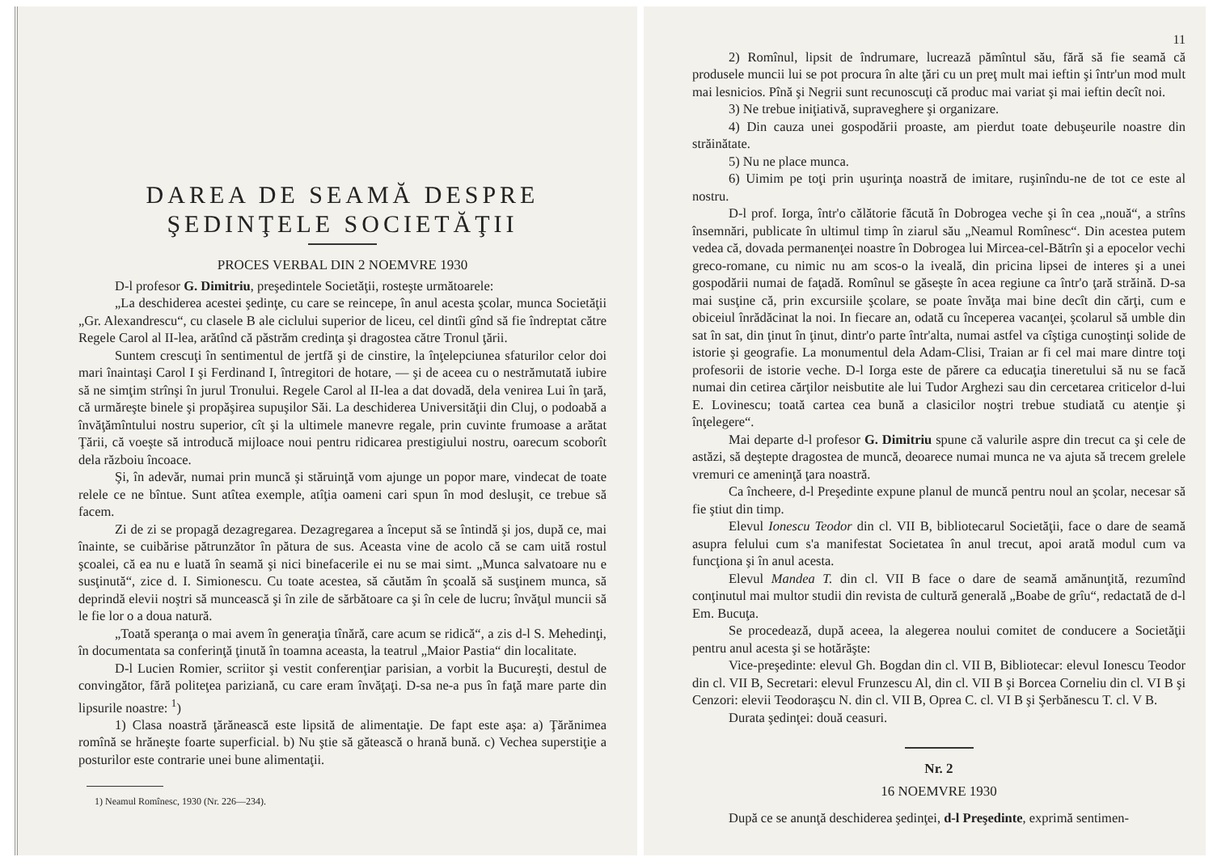DAREA DE SEAMĂ DESPRE
ŞEDINŢELE SOCIETĂŢII
PROCES VERBAL DIN 2 NOEMVRE 1930
D-l profesor G. Dimitriu, preşedintele Societăţii, rosteşte următoarele:
„La deschiderea acestei şedinţe, cu care se reincepe, în anul acesta şcolar, munca Societăţii „Gr. Alexandrescu“, cu clasele B ale ciclului superior de liceu, cel dintîi gînd să fie îndreptat către Regele Carol al II-lea, arătînd că păstrăm credinţa şi dragostea către Tronul ţării.
Suntem crescuţi în sentimentul de jertfă şi de cinstire, la înţelepciunea sfaturilor celor doi mari înaintaşi Carol I şi Ferdinand I, întregitori de hotare, — şi de aceea cu o nestrămutată iubire să ne simţim strînşi în jurul Tronului. Regele Carol al II-lea a dat dovadă, dela venirea Lui în ţară, că urmăreşte binele şi propăşirea supuşilor Săi. La deschiderea Universităţii din Cluj, o podoabă a învăţămîntului nostru superior, cît şi la ultimele manevre regale, prin cuvinte frumoase a arătat Ţării, că voeşte să introducă mijloace noui pentru ridicarea prestigiului nostru, oarecum scoborît dela războiu încoace.
Şi, în adevăr, numai prin muncă şi stăruinţă vom ajunge un popor mare, vindecat de toate relele ce ne bîntue. Sunt atîtea exemple, atîţia oameni cari spun în mod desluşit, ce trebue să facem.
Zi de zi se propagă dezagregarea. Dezagregarea a început să se întindă şi jos, după ce, mai înainte, se cuibărise pătrunzător în pătura de sus. Aceasta vine de acolo că se cam uită rostul şcoalei, că ea nu e luată în seamă şi nici binefacerile ei nu se mai simt. „Munca salvatoare nu e susţinută“, zice d. I. Simionescu. Cu toate acestea, să căutăm în şcoală să susţinem munca, să deprindă elevii noştri să muncească şi în zile de sărbătoare ca şi în cele de lucru; învăţul muncii să le fie lor o a doua natură.
„Toată speranţa o mai avem în generaţia tînără, care acum se ridică“, a zis d-l S. Mehedinţi, în documentata sa conferinţă ţinută în toamna aceasta, la teatrul „Maior Pastia“ din localitate.
D-l Lucien Romier, scriitor şi vestit conferenţiar parisian, a vorbit la Bucureşti, destul de convingător, fără politeţea pariziană, cu care eram învăţaţi. D-sa ne-a pus în faţă mare parte din lipsurile noastre: <sup>1</sup>)
1) Clasa noastră ţărănească este lipsită de alimentaţie. De fapt este aşa: a) Ţărănimea romînă se hrăneşte foarte superficial. b) Nu ştie să gătească o hrană bună. c) Vechea superstiţie a posturilor este contrarie unei bune alimentaţii.
1) Neamul Romînesc, 1930 (Nr. 226—234).
11
2) Romînul, lipsit de îndrumare, lucrează pămîntul său, fără să fie seamă că produsele muncii lui se pot procura în alte ţări cu un preţ mult mai ieftin şi într'un mod mult mai lesnicios. Pînă şi Negrii sunt recunoscuţi că produc mai variat şi mai ieftin decît noi.
3) Ne trebue iniţiativă, supraveghere şi organizare.
4) Din cauza unei gospodării proaste, am pierdut toate debuşeurile noastre din străinătate.
5) Nu ne place munca.
6) Uimim pe toţi prin uşurinţa noastră de imitare, ruşinîndu-ne de tot ce este al nostru.
D-l prof. Iorga, într'o călătorie făcută în Dobrogea veche şi în cea „nouă“, a strîns însemnări, publicate în ultimul timp în ziarul său „Neamul Romînesc“. Din acestea putem vedea că, dovada permanenţei noastre în Dobrogea lui Mircea-cel-Bătrîn şi a epocelor vechi greco-romane, cu nimic nu am scos-o la iveală, din pricina lipsei de interes şi a unei gospodării numai de faţadă. Romînul se găseşte în acea regiune ca într'o ţară străină. D-sa mai susţine că, prin excursiile şcolare, se poate învăţa mai bine decît din cărţi, cum e obiceiul înrădăcinat la noi. In fiecare an, odată cu începerea vacanţei, şcolarul să umble din sat în sat, din ţinut în ţinut, dintr'o parte într'alta, numai astfel va cîştiga cunoştinţi solide de istorie şi geografie. La monumentul dela Adam-Clisi, Traian ar fi cel mai mare dintre toţi profesorii de istorie veche. D-l Iorga este de părere ca educaţia tineretului să nu se facă numai din cetirea cărţilor neisbutite ale lui Tudor Arghezi sau din cercetarea criticelor d-lui E. Lovinescu; toată cartea cea bună a clasicilor noştri trebue studiată cu atenţie şi înţelegere“.
Mai departe d-l profesor G. Dimitriu spune că valurile aspre din trecut ca şi cele de astăzi, să deştepte dragostea de muncă, deoarece numai munca ne va ajuta să trecem grelele vremuri ce ameninţă ţara noastră.
Ca încheere, d-l Preşedinte expune planul de muncă pentru noul an şcolar, necesar să fie ştiut din timp.
Elevul Ionescu Teodor din cl. VII B, bibliotecarul Societăţii, face o dare de seamă asupra felului cum s'a manifestat Societatea în anul trecut, apoi arată modul cum va funcţiona şi în anul acesta.
Elevul Mandea T. din cl. VII B face o dare de seamă amănunţită, rezumînd conţinutul mai multor studii din revista de cultură generală „Boabe de grîu“, redactată de d-l Em. Bucuţa.
Se procedează, după aceea, la alegerea noului comitet de conducere a Societăţii pentru anul acesta şi se hotărăşte:
Vice-preşedinte: elevul Gh. Bogdan din cl. VII B, Bibliotecar: elevul Ionescu Teodor din cl. VII B, Secretari: elevul Frunzescu Al, din cl. VII B şi Borcea Corneliu din cl. VI B şi Cenzori: elevii Teodoraşcu N. din cl. VII B, Oprea C. cl. VI B şi Şerbănescu T. cl. V B.
Durata şedinţei: două ceasuri.
Nr. 2
16 NOEMVRE 1930
După ce se anunţă deschiderea şedinţei, d-l Preşedinte, exprimă sentimen-